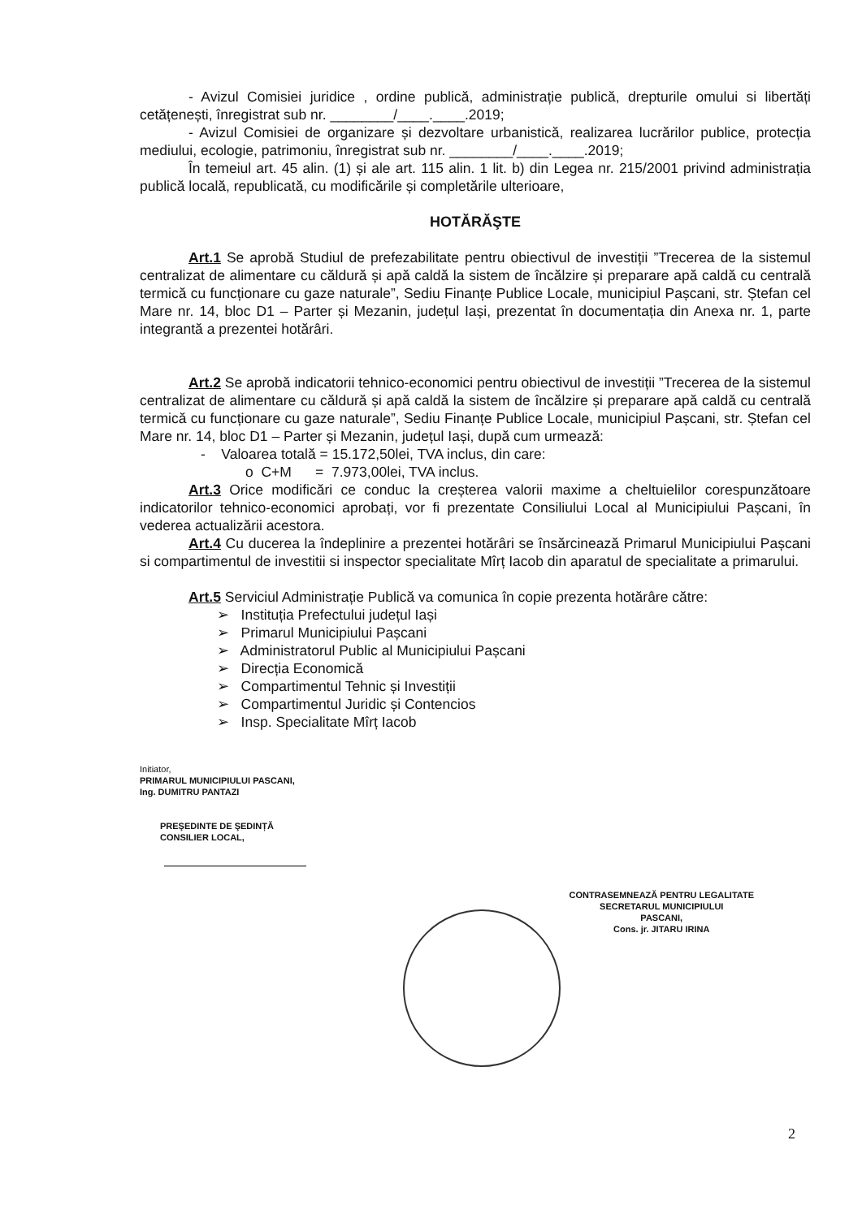- Avizul Comisiei juridice , ordine publică, administrație publică, drepturile omului si libertăți cetățenești, înregistrat sub nr. ________/____.____.2019;
- Avizul Comisiei de organizare și dezvoltare urbanistică, realizarea lucrărilor publice, protecția mediului, ecologie, patrimoniu, înregistrat sub nr. ________/____.____.2019;
În temeiul art. 45 alin. (1) și ale art. 115 alin. 1 lit. b) din Legea nr. 215/2001 privind administrația publică locală, republicată, cu modificările și completările ulterioare,
HOTĂRĂŞTE
Art.1 Se aprobă Studiul de prefezabilitate pentru obiectivul de investiții ”Trecerea de la sistemul centralizat de alimentare cu căldură și apă caldă la sistem de încălzire și preparare apă caldă cu centrală termică cu funcționare cu gaze naturale”, Sediu Finanțe Publice Locale, municipiul Pașcani, str. Ștefan cel Mare nr. 14, bloc D1 – Parter și Mezanin, județul Iași, prezentat în documentația din Anexa nr. 1, parte integrantă a prezentei hotărâri.
Art.2 Se aprobă indicatorii tehnico-economici pentru obiectivul de investiții ”Trecerea de la sistemul centralizat de alimentare cu căldură și apă caldă la sistem de încălzire și preparare apă caldă cu centrală termică cu funcționare cu gaze naturale”, Sediu Finanțe Publice Locale, municipiul Pașcani, str. Ștefan cel Mare nr. 14, bloc D1 – Parter și Mezanin, județul Iași, după cum urmează:
- Valoarea totală = 15.172,50lei, TVA inclus, din care:
o C+M = 7.973,00lei, TVA inclus.
Art.3 Orice modificări ce conduc la creșterea valorii maxime a cheltuielilor corespunzătoare indicatorilor tehnico-economici aprobați, vor fi prezentate Consiliului Local al Municipiului Pașcani, în vederea actualizării acestora.
Art.4 Cu ducerea la îndeplinire a prezentei hotărâri se însărcinează Primarul Municipiului Pașcani si compartimentul de investitii si inspector specialitate Mîrț Iacob din aparatul de specialitate a primarului.
Art.5 Serviciul Administrație Publică va comunica în copie prezenta hotărâre către:
➢ Instituția Prefectului județul Iași
➢ Primarul Municipiului Pașcani
➢ Administratorul Public al Municipiului Pașcani
➢ Direcția Economică
➢ Compartimentul Tehnic și Investiții
➢ Compartimentul Juridic și Contencios
➢ Insp. Specialitate Mîrț Iacob
Initiator,
PRIMARUL MUNICIPIULUI PASCANI,
Ing. DUMITRU PANTAZI
PREŞEDINTE DE ŞEDINȚĂ
CONSILIER LOCAL,
CONTRASEMNEAZĂ PENTRU LEGALITATE
SECRETARUL MUNICIPIULUI
PASCANI,
Cons. jr. JITARU IRINA
2